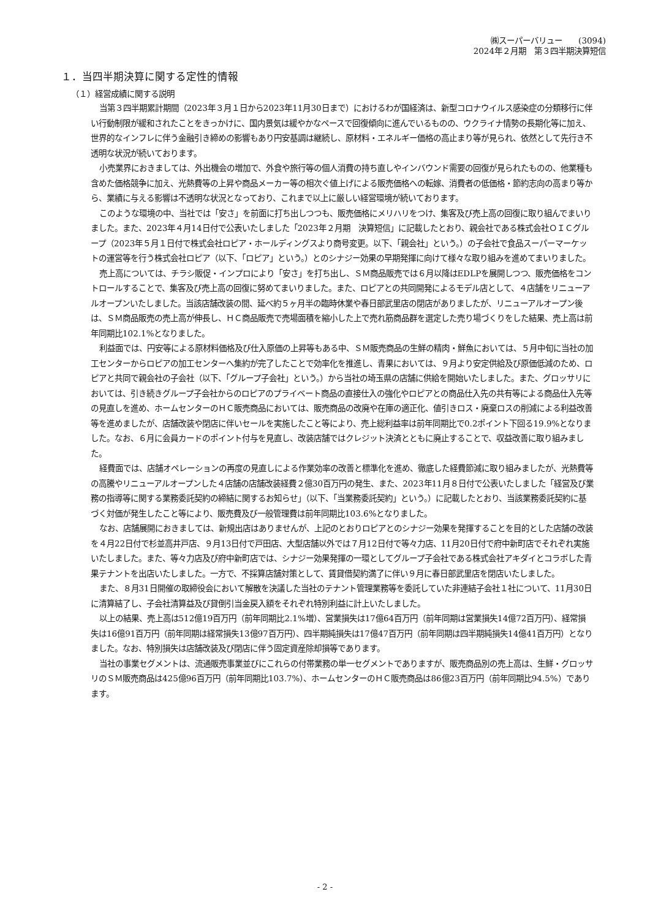㈱スーパーバリュー　　(3094)
2024年２月期　第３四半期決算短信
１．当四半期決算に関する定性的情報
（１）経営成績に関する説明
当第３四半期累計期間（2023年３月１日から2023年11月30日まで）におけるわが国経済は、新型コロナウイルス感染症の分類移行に伴い行動制限が緩和されたことをきっかけに、国内景気は緩やかなペースで回復傾向に進んでいるものの、ウクライナ情勢の長期化等に加え、世界的なインフレに伴う金融引き締めの影響もあり円安基調は継続し、原材料・エネルギー価格の高止まり等が見られ、依然として先行き不透明な状況が続いております。
小売業界におきましては、外出機会の増加で、外食や旅行等の個人消費の持ち直しやインバウンド需要の回復が見られたものの、他業種も含めた価格競争に加え、光熱費等の上昇や商品メーカー等の相次ぐ値上げによる販売価格への転嫁、消費者の低価格・節約志向の高まり等から、業績に与える影響は不透明な状況となっており、これまで以上に厳しい経営環境が続いております。
このような環境の中、当社では「安さ」を前面に打ち出しつつも、販売価格にメリハリをつけ、集客及び売上高の回復に取り組んでまいりました。また、2023年４月14日付で公表いたしました「2023年２月期　決算短信」に記載したとおり、親会社である株式会社ＯＩＣグループ（2023年５月１日付で株式会社ロピア・ホールディングスより商号変更。以下、「親会社」という。）の子会社で食品スーパーマーケットの運営等を行う株式会社ロピア（以下、「ロピア」という。）とのシナジー効果の早期発揮に向けて様々な取り組みを進めてまいりました。
売上高については、チラシ販促・インプロにより「安さ」を打ち出し、ＳＭ商品販売では６月以降はEDLPを展開しつつ、販売価格をコントロールすることで、集客及び売上高の回復に努めてまいりました。また、ロピアとの共同開発によるモデル店として、４店舗をリニューアルオープンいたしました。当該店舗改装の間、延べ約５ヶ月半の臨時休業や春日部武里店の閉店がありましたが、リニューアルオープン後は、ＳＭ商品販売の売上高が伸長し、ＨＣ商品販売で売場面積を縮小した上で売れ筋商品群を選定した売り場づくりをした結果、売上高は前年同期比102.1%となりました。
利益面では、円安等による原材料価格及び仕入原価の上昇等もある中、ＳＭ販売商品の生鮮の精肉・鮮魚においては、５月中旬に当社の加工センターからロピアの加工センターへ集約が完了したことで効率化を推進し、青果においては、９月より安定供給及び原価低減のため、ロピアと共同で親会社の子会社（以下、「グループ子会社」という。）から当社の埼玉県の店舗に供給を開始いたしました。また、グロッサリにおいては、引き続きグループ子会社からのロピアのプライベート商品の直接仕入の強化やロピアとの商品仕入先の共有等による商品仕入先等の見直しを進め、ホームセンターのＨＣ販売商品においては、販売商品の改廃や在庫の適正化、値引きロス・廃棄ロスの削減による利益改善等を進めましたが、店舗改装や閉店に伴いセールを実施したこと等により、売上総利益率は前年同期比で0.2ポイント下回る19.9%となりました。なお、６月に会員カードのポイント付与を見直し、改装店舗ではクレジット決済とともに廃止することで、収益改善に取り組みました。
経費面では、店舗オペレーションの再度の見直しによる作業効率の改善と標準化を進め、徹底した経費節減に取り組みましたが、光熱費等の高騰やリニューアルオープンした４店舗の店舗改装経費２億30百万円の発生、また、2023年11月８日付で公表いたしました「経営及び業務の指導等に関する業務委託契約の締結に関するお知らせ」（以下、「当業務委託契約」という。）に記載したとおり、当該業務委託契約に基づく対価が発生したこと等により、販売費及び一般管理費は前年同期比103.6%となりました。
なお、店舗展開におきましては、新規出店はありませんが、上記のとおりロピアとのシナジー効果を発揮することを目的とした店舗の改装を４月22日付で杉並高井戸店、９月13日付で戸田店、大型店舗以外では７月12日付で等々力店、11月20日付で府中新町店でそれぞれ実施いたしました。また、等々力店及び府中新町店では、シナジー効果発揮の一環としてグループ子会社である株式会社アキダイとコラボした青果テナントを出店いたしました。一方で、不採算店舗対策として、賃貸借契約満了に伴い９月に春日部武里店を閉店いたしました。
また、８月31日開催の取締役会において解散を決議した当社のテナント管理業務等を委託していた非連結子会社１社について、11月30日に清算結了し、子会社清算益及び貸倒引当金戻入額をそれぞれ特別利益に計上いたしました。
以上の結果、売上高は512億19百万円（前年同期比2.1%増）、営業損失は17億64百万円（前年同期は営業損失14億72百万円）、経常損失は16億91百万円（前年同期は経常損失13億97百万円）、四半期純損失は17億47百万円（前年同期は四半期純損失14億41百万円）となりました。なお、特別損失は店舗改装及び閉店に伴う固定資産除却損等であります。
当社の事業セグメントは、流通販売事業並びにこれらの付帯業務の単一セグメントでありますが、販売商品別の売上高は、生鮮・グロッサリのＳＭ販売商品は425億96百万円（前年同期比103.7%）、ホームセンターのＨＣ販売商品は86億23百万円（前年同期比94.5%）であります。
- 2 -